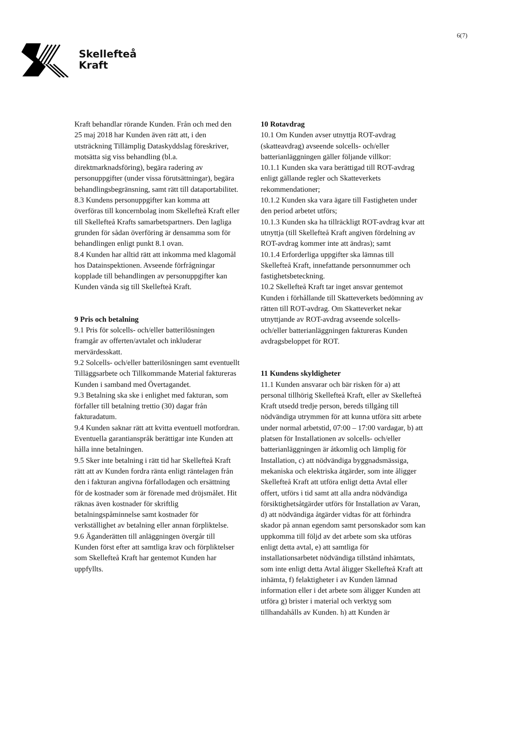Skellefteå
Kraft
6(7)
Kraft behandlar rörande Kunden. Från och med den 25 maj 2018 har Kunden även rätt att, i den utsträckning Tillämplig Dataskyddslag föreskriver, motsätta sig viss behandling (bl.a. direktmarknadsföring), begära radering av personuppgifter (under vissa förutsättningar), begära behandlingsbegränsning, samt rätt till dataportabilitet.
8.3 Kundens personuppgifter kan komma att överföras till koncernbolag inom Skellefteå Kraft eller till Skellefteå Krafts samarbetspartners. Den lagliga grunden för sådan överföring är densamma som för behandlingen enligt punkt 8.1 ovan.
8.4 Kunden har alltid rätt att inkomma med klagomål hos Datainspektionen. Avseende förfrågningar kopplade till behandlingen av personuppgifter kan Kunden vända sig till Skellefteå Kraft.
9 Pris och betalning
9.1 Pris för solcells- och/eller batterilösningen framgår av offerten/avtalet och inkluderar mervärdesskatt.
9.2 Solcells- och/eller batterilösningen samt eventuellt Tilläggsarbete och Tillkommande Material faktureras Kunden i samband med Övertagandet.
9.3 Betalning ska ske i enlighet med fakturan, som förfaller till betalning trettio (30) dagar från fakturadatum.
9.4 Kunden saknar rätt att kvitta eventuell motfordran. Eventuella garantianspråk berättigar inte Kunden att hålla inne betalningen.
9.5 Sker inte betalning i rätt tid har Skellefteå Kraft rätt att av Kunden fordra ränta enligt räntelagen från den i fakturan angivna förfallodagen och ersättning för de kostnader som är förenade med dröjsmålet. Hit räknas även kostnader för skriftlig betalningspåminnelse samt kostnader för verkställighet av betalning eller annan förpliktelse.
9.6 Äganderätten till anläggningen övergår till Kunden först efter att samtliga krav och förpliktelser som Skellefteå Kraft har gentemot Kunden har uppfyllts.
10 Rotavdrag
10.1 Om Kunden avser utnyttja ROT-avdrag (skatteavdrag) avseende solcells- och/eller batterianläggningen gäller följande villkor:
10.1.1 Kunden ska vara berättigad till ROT-avdrag enligt gällande regler och Skatteverkets rekommendationer;
10.1.2 Kunden ska vara ägare till Fastigheten under den period arbetet utförs;
10.1.3 Kunden ska ha tillräckligt ROT-avdrag kvar att utnyttja (till Skellefteå Kraft angiven fördelning av ROT-avdrag kommer inte att ändras); samt
10.1.4 Erforderliga uppgifter ska lämnas till Skellefteå Kraft, innefattande personnummer och fastighetsbeteckning.
10.2 Skellefteå Kraft tar inget ansvar gentemot Kunden i förhållande till Skatteverkets bedömning av rätten till ROT-avdrag. Om Skatteverket nekar utnyttjande av ROT-avdrag avseende solcells- och/eller batterianläggningen faktureras Kunden avdragsbeloppet för ROT.
11 Kundens skyldigheter
11.1 Kunden ansvarar och bär risken för a) att personal tillhörig Skellefteå Kraft, eller av Skellefteå Kraft utsedd tredje person, bereds tillgång till nödvändiga utrymmen för att kunna utföra sitt arbete under normal arbetstid, 07:00 – 17:00 vardagar, b) att platsen för Installationen av solcells- och/eller batterianläggningen är åtkomlig och lämplig för Installation, c) att nödvändiga byggnadsmässiga, mekaniska och elektriska åtgärder, som inte åligger Skellefteå Kraft att utföra enligt detta Avtal eller offert, utförs i tid samt att alla andra nödvändiga försiktighetsåtgärder utförs för Installation av Varan, d) att nödvändiga åtgärder vidtas för att förhindra skador på annan egendom samt personskador som kan uppkomma till följd av det arbete som ska utföras enligt detta avtal, e) att samtliga för installationsarbetet nödvändiga tillstånd inhämtats, som inte enligt detta Avtal åligger Skellefteå Kraft att inhämta, f) felaktigheter i av Kunden lämnad information eller i det arbete som åligger Kunden att utföra g) brister i material och verktyg som tillhandahålls av Kunden. h) att Kunden är